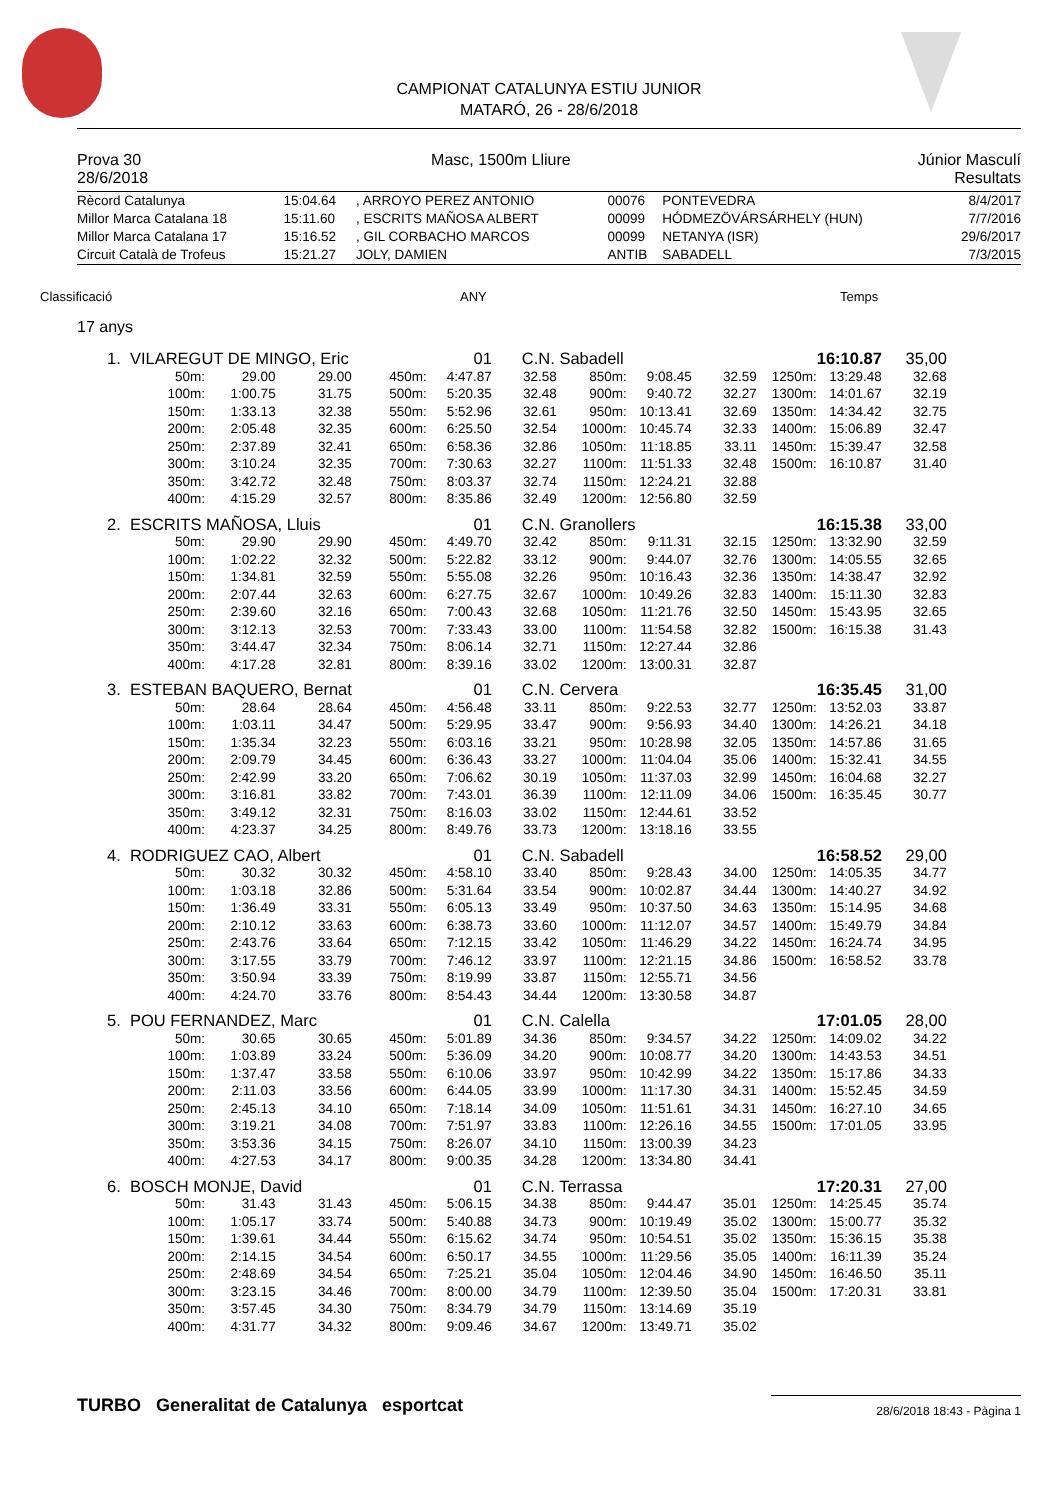CAMPIONAT CATALUNYA ESTIU JUNIOR
MATARÓ, 26 - 28/6/2018
| Prova 30 | Masc, 1500m Lliure | Júnior Masculí |
| 28/6/2018 | | Resultats |
| Rècord Catalunya | 15:04.64 | , ARROYO PEREZ ANTONIO | 00076 | PONTEVEDRA | 8/4/2017 |
| Millor Marca Catalana 18 | 15:11.60 | , ESCRITS MAÑOSA ALBERT | 00099 | HÓDMEZÖVÁRSÁRHELY (HUN) | 7/7/2016 |
| Millor Marca Catalana 17 | 15:16.52 | , GIL CORBACHO MARCOS | 00099 | NETANYA (ISR) | 29/6/2017 |
| Circuit Català de Trofeus | 15:21.27 | JOLY, DAMIEN | ANTIB | SABADELL | 7/3/2015 |
Classificació ANY Temps
17 anys
| 1. VILAREGUT DE MINGO, Eric | | | 01 | | C.N. Sabadell | | | 16:10.87 | | | 35,00 |
| 50m: | 29.00 | 29.00 | 450m: | 4:47.87 | 32.58 | 850m: | 9:08.45 | 32.59 | 1250m: | 13:29.48 | 32.68 |
| 100m: | 1:00.75 | 31.75 | 500m: | 5:20.35 | 32.48 | 900m: | 9:40.72 | 32.27 | 1300m: | 14:01.67 | 32.19 |
| 150m: | 1:33.13 | 32.38 | 550m: | 5:52.96 | 32.61 | 950m: | 10:13.41 | 32.69 | 1350m: | 14:34.42 | 32.75 |
| 200m: | 2:05.48 | 32.35 | 600m: | 6:25.50 | 32.54 | 1000m: | 10:45.74 | 32.33 | 1400m: | 15:06.89 | 32.47 |
| 250m: | 2:37.89 | 32.41 | 650m: | 6:58.36 | 32.86 | 1050m: | 11:18.85 | 33.11 | 1450m: | 15:39.47 | 32.58 |
| 300m: | 3:10.24 | 32.35 | 700m: | 7:30.63 | 32.27 | 1100m: | 11:51.33 | 32.48 | 1500m: | 16:10.87 | 31.40 |
| 350m: | 3:42.72 | 32.48 | 750m: | 8:03.37 | 32.74 | 1150m: | 12:24.21 | 32.88 | | | |
| 400m: | 4:15.29 | 32.57 | 800m: | 8:35.86 | 32.49 | 1200m: | 12:56.80 | 32.59 | | | |
| 2. ESCRITS MAÑOSA, Lluis | | | 01 | | C.N. Granollers | | | 16:15.38 | | | 33,00 |
| 50m: | 29.90 | 29.90 | 450m: | 4:49.70 | 32.42 | 850m: | 9:11.31 | 32.15 | 1250m: | 13:32.90 | 32.59 |
| 100m: | 1:02.22 | 32.32 | 500m: | 5:22.82 | 33.12 | 900m: | 9:44.07 | 32.76 | 1300m: | 14:05.55 | 32.65 |
| 150m: | 1:34.81 | 32.59 | 550m: | 5:55.08 | 32.26 | 950m: | 10:16.43 | 32.36 | 1350m: | 14:38.47 | 32.92 |
| 200m: | 2:07.44 | 32.63 | 600m: | 6:27.75 | 32.67 | 1000m: | 10:49.26 | 32.83 | 1400m: | 15:11.30 | 32.83 |
| 250m: | 2:39.60 | 32.16 | 650m: | 7:00.43 | 32.68 | 1050m: | 11:21.76 | 32.50 | 1450m: | 15:43.95 | 32.65 |
| 300m: | 3:12.13 | 32.53 | 700m: | 7:33.43 | 33.00 | 1100m: | 11:54.58 | 32.82 | 1500m: | 16:15.38 | 31.43 |
| 350m: | 3:44.47 | 32.34 | 750m: | 8:06.14 | 32.71 | 1150m: | 12:27.44 | 32.86 | | | |
| 400m: | 4:17.28 | 32.81 | 800m: | 8:39.16 | 33.02 | 1200m: | 13:00.31 | 32.87 | | | |
| 3. ESTEBAN BAQUERO, Bernat | | | 01 | | C.N. Cervera | | | 16:35.45 | | | 31,00 |
| 50m: | 28.64 | 28.64 | 450m: | 4:56.48 | 33.11 | 850m: | 9:22.53 | 32.77 | 1250m: | 13:52.03 | 33.87 |
| 100m: | 1:03.11 | 34.47 | 500m: | 5:29.95 | 33.47 | 900m: | 9:56.93 | 34.40 | 1300m: | 14:26.21 | 34.18 |
| 150m: | 1:35.34 | 32.23 | 550m: | 6:03.16 | 33.21 | 950m: | 10:28.98 | 32.05 | 1350m: | 14:57.86 | 31.65 |
| 200m: | 2:09.79 | 34.45 | 600m: | 6:36.43 | 33.27 | 1000m: | 11:04.04 | 35.06 | 1400m: | 15:32.41 | 34.55 |
| 250m: | 2:42.99 | 33.20 | 650m: | 7:06.62 | 30.19 | 1050m: | 11:37.03 | 32.99 | 1450m: | 16:04.68 | 32.27 |
| 300m: | 3:16.81 | 33.82 | 700m: | 7:43.01 | 36.39 | 1100m: | 12:11.09 | 34.06 | 1500m: | 16:35.45 | 30.77 |
| 350m: | 3:49.12 | 32.31 | 750m: | 8:16.03 | 33.02 | 1150m: | 12:44.61 | 33.52 | | | |
| 400m: | 4:23.37 | 34.25 | 800m: | 8:49.76 | 33.73 | 1200m: | 13:18.16 | 33.55 | | | |
| 4. RODRIGUEZ CAO, Albert | | | 01 | | C.N. Sabadell | | | 16:58.52 | | | 29,00 |
| 50m: | 30.32 | 30.32 | 450m: | 4:58.10 | 33.40 | 850m: | 9:28.43 | 34.00 | 1250m: | 14:05.35 | 34.77 |
| 100m: | 1:03.18 | 32.86 | 500m: | 5:31.64 | 33.54 | 900m: | 10:02.87 | 34.44 | 1300m: | 14:40.27 | 34.92 |
| 150m: | 1:36.49 | 33.31 | 550m: | 6:05.13 | 33.49 | 950m: | 10:37.50 | 34.63 | 1350m: | 15:14.95 | 34.68 |
| 200m: | 2:10.12 | 33.63 | 600m: | 6:38.73 | 33.60 | 1000m: | 11:12.07 | 34.57 | 1400m: | 15:49.79 | 34.84 |
| 250m: | 2:43.76 | 33.64 | 650m: | 7:12.15 | 33.42 | 1050m: | 11:46.29 | 34.22 | 1450m: | 16:24.74 | 34.95 |
| 300m: | 3:17.55 | 33.79 | 700m: | 7:46.12 | 33.97 | 1100m: | 12:21.15 | 34.86 | 1500m: | 16:58.52 | 33.78 |
| 350m: | 3:50.94 | 33.39 | 750m: | 8:19.99 | 33.87 | 1150m: | 12:55.71 | 34.56 | | | |
| 400m: | 4:24.70 | 33.76 | 800m: | 8:54.43 | 34.44 | 1200m: | 13:30.58 | 34.87 | | | |
| 5. POU FERNANDEZ, Marc | | | 01 | | C.N. Calella | | | 17:01.05 | | | 28,00 |
| 50m: | 30.65 | 30.65 | 450m: | 5:01.89 | 34.36 | 850m: | 9:34.57 | 34.22 | 1250m: | 14:09.02 | 34.22 |
| 100m: | 1:03.89 | 33.24 | 500m: | 5:36.09 | 34.20 | 900m: | 10:08.77 | 34.20 | 1300m: | 14:43.53 | 34.51 |
| 150m: | 1:37.47 | 33.58 | 550m: | 6:10.06 | 33.97 | 950m: | 10:42.99 | 34.22 | 1350m: | 15:17.86 | 34.33 |
| 200m: | 2:11.03 | 33.56 | 600m: | 6:44.05 | 33.99 | 1000m: | 11:17.30 | 34.31 | 1400m: | 15:52.45 | 34.59 |
| 250m: | 2:45.13 | 34.10 | 650m: | 7:18.14 | 34.09 | 1050m: | 11:51.61 | 34.31 | 1450m: | 16:27.10 | 34.65 |
| 300m: | 3:19.21 | 34.08 | 700m: | 7:51.97 | 33.83 | 1100m: | 12:26.16 | 34.55 | 1500m: | 17:01.05 | 33.95 |
| 350m: | 3:53.36 | 34.15 | 750m: | 8:26.07 | 34.10 | 1150m: | 13:00.39 | 34.23 | | | |
| 400m: | 4:27.53 | 34.17 | 800m: | 9:00.35 | 34.28 | 1200m: | 13:34.80 | 34.41 | | | |
| 6. BOSCH MONJE, David | | | 01 | | C.N. Terrassa | | | 17:20.31 | | | 27,00 |
| 50m: | 31.43 | 31.43 | 450m: | 5:06.15 | 34.38 | 850m: | 9:44.47 | 35.01 | 1250m: | 14:25.45 | 35.74 |
| 100m: | 1:05.17 | 33.74 | 500m: | 5:40.88 | 34.73 | 900m: | 10:19.49 | 35.02 | 1300m: | 15:00.77 | 35.32 |
| 150m: | 1:39.61 | 34.44 | 550m: | 6:15.62 | 34.74 | 950m: | 10:54.51 | 35.02 | 1350m: | 15:36.15 | 35.38 |
| 200m: | 2:14.15 | 34.54 | 600m: | 6:50.17 | 34.55 | 1000m: | 11:29.56 | 35.05 | 1400m: | 16:11.39 | 35.24 |
| 250m: | 2:48.69 | 34.54 | 650m: | 7:25.21 | 35.04 | 1050m: | 12:04.46 | 34.90 | 1450m: | 16:46.50 | 35.11 |
| 300m: | 3:23.15 | 34.46 | 700m: | 8:00.00 | 34.79 | 1100m: | 12:39.50 | 35.04 | 1500m: | 17:20.31 | 33.81 |
| 350m: | 3:57.45 | 34.30 | 750m: | 8:34.79 | 34.79 | 1150m: | 13:14.69 | 35.19 | | | |
| 400m: | 4:31.77 | 34.32 | 800m: | 9:09.46 | 34.67 | 1200m: | 13:49.71 | 35.02 | | | |
TURBO Generalitat de Catalunya esportcat
28/6/2018 18:43 - Pàgina 1